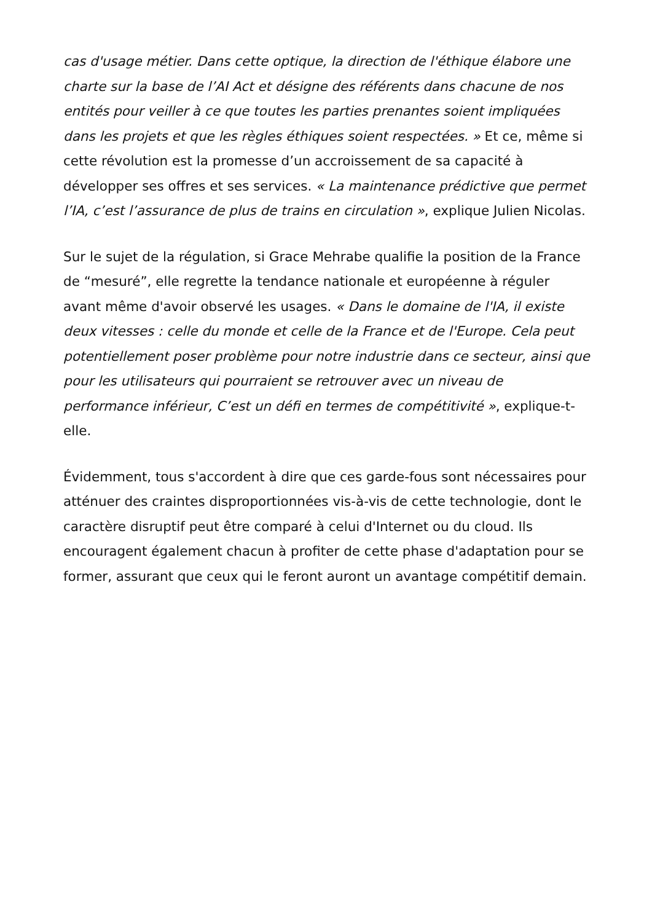cas d'usage métier. Dans cette optique, la direction de l'éthique élabore une charte sur la base de l’AI Act et désigne des référents dans chacune de nos entités pour veiller à ce que toutes les parties prenantes soient impliquées dans les projets et que les règles éthiques soient respectées. » Et ce, même si cette révolution est la promesse d’un accroissement de sa capacité à développer ses offres et ses services. « La maintenance prédictive que permet l’IA, c’est l’assurance de plus de trains en circulation », explique Julien Nicolas.
Sur le sujet de la régulation, si Grace Mehrabe qualifie la position de la France de “mesuré”, elle regrette la tendance nationale et européenne à réguler avant même d'avoir observé les usages. « Dans le domaine de l'IA, il existe deux vitesses : celle du monde et celle de la France et de l'Europe. Cela peut potentiellement poser problème pour notre industrie dans ce secteur, ainsi que pour les utilisateurs qui pourraient se retrouver avec un niveau de performance inférieur, C’est un défi en termes de compétitivité », explique-t-elle.
Évidemment, tous s'accordent à dire que ces garde-fous sont nécessaires pour atténuer des craintes disproportionnées vis-à-vis de cette technologie, dont le caractère disruptif peut être comparé à celui d'Internet ou du cloud. Ils encouragent également chacun à profiter de cette phase d'adaptation pour se former, assurant que ceux qui le feront auront un avantage compétitif demain.